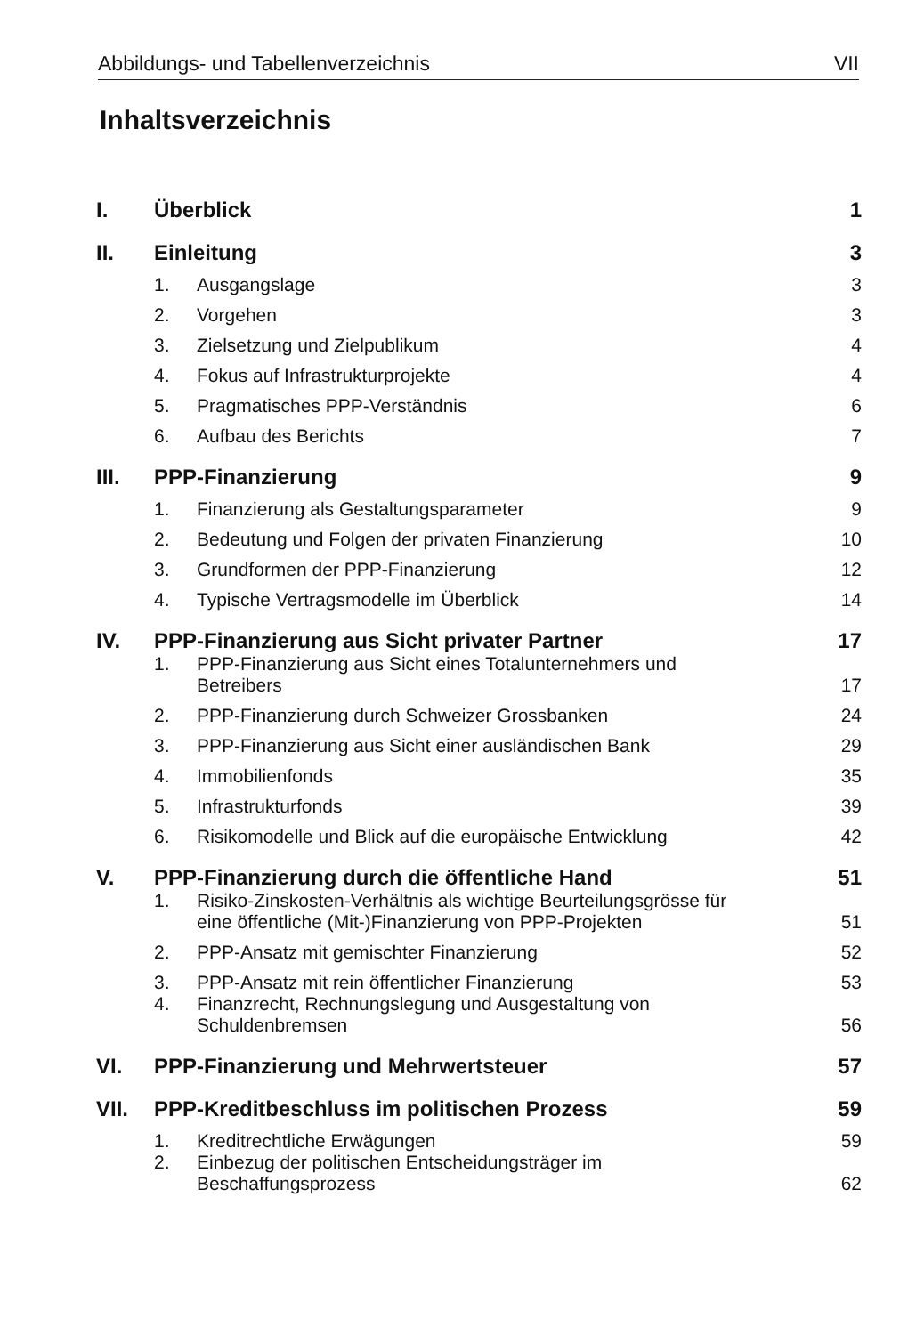Abbildungs- und Tabellenverzeichnis VII
Inhaltsverzeichnis
| I. | Überblick | | 1 |
| II. | Einleitung | | 3 |
| | 1. | Ausgangslage | 3 |
| | 2. | Vorgehen | 3 |
| | 3. | Zielsetzung und Zielpublikum | 4 |
| | 4. | Fokus auf Infrastrukturprojekte | 4 |
| | 5. | Pragmatisches PPP-Verständnis | 6 |
| | 6. | Aufbau des Berichts | 7 |
| III. | PPP-Finanzierung | | 9 |
| | 1. | Finanzierung als Gestaltungsparameter | 9 |
| | 2. | Bedeutung und Folgen der privaten Finanzierung | 10 |
| | 3. | Grundformen der PPP-Finanzierung | 12 |
| | 4. | Typische Vertragsmodelle im Überblick | 14 |
| IV. | PPP-Finanzierung aus Sicht privater Partner | | 17 |
| | 1. | PPP-Finanzierung aus Sicht eines Totalunternehmers und Betreibers | 17 |
| | 2. | PPP-Finanzierung durch Schweizer Grossbanken | 24 |
| | 3. | PPP-Finanzierung aus Sicht einer ausländischen Bank | 29 |
| | 4. | Immobilienfonds | 35 |
| | 5. | Infrastrukturfonds | 39 |
| | 6. | Risikomodelle und Blick auf die europäische Entwicklung | 42 |
| V. | PPP-Finanzierung durch die öffentliche Hand | | 51 |
| | 1. | Risiko-Zinskosten-Verhältnis als wichtige Beurteilungsgrösse für eine öffentliche (Mit-)Finanzierung von PPP-Projekten | 51 |
| | 2. | PPP-Ansatz mit gemischter Finanzierung | 52 |
| | 3. | PPP-Ansatz mit rein öffentlicher Finanzierung | 53 |
| | 4. | Finanzrecht, Rechnungslegung und Ausgestaltung von Schuldenbremsen | 56 |
| VI. | PPP-Finanzierung und Mehrwertsteuer | | 57 |
| VII. | PPP-Kreditbeschluss im politischen Prozess | | 59 |
| | 1. | Kreditrechtliche Erwägungen | 59 |
| | 2. | Einbezug der politischen Entscheidungsträger im Beschaffungsprozess | 62 |